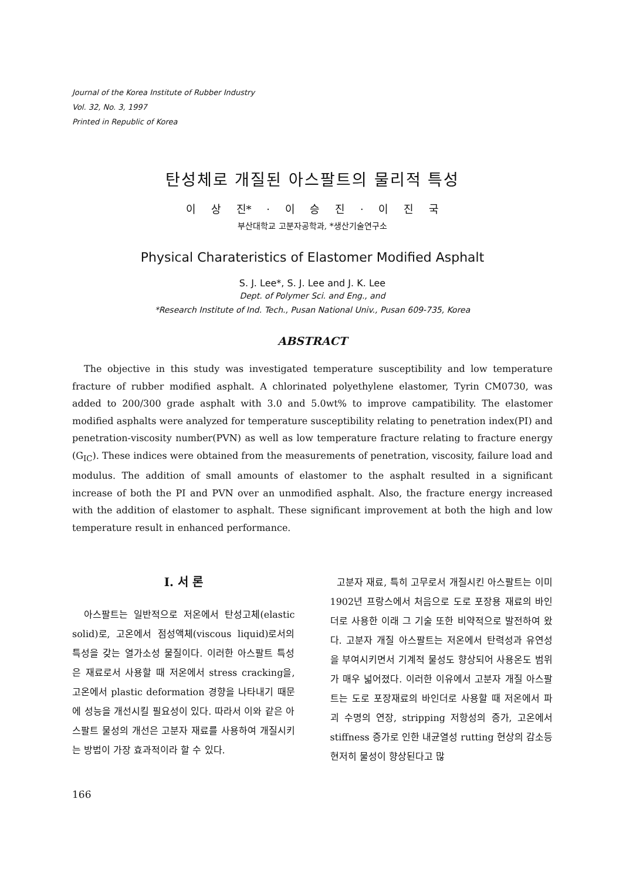Journal of the Korea Institute of Rubber Industry
Vol. 32, No. 3, 1997
Printed in Republic of Korea
탄성체로 개질된 아스팔트의 물리적 특성
이 상 진* · 이 승 진 · 이 진 국
부산대학교 고분자공학과, *생산기술연구소
Physical Charateristics of Elastomer Modified Asphalt
S. J. Lee*, S. J. Lee and J. K. Lee
Dept. of Polymer Sci. and Eng., and
*Research Institute of Ind. Tech., Pusan National Univ., Pusan 609-735, Korea
ABSTRACT
The objective in this study was investigated temperature susceptibility and low temperature fracture of rubber modified asphalt. A chlorinated polyethylene elastomer, Tyrin CM0730, was added to 200/300 grade asphalt with 3.0 and 5.0wt% to improve campatibility. The elastomer modified asphalts were analyzed for temperature susceptibility relating to penetration index(PI) and penetration-viscosity number(PVN) as well as low temperature fracture relating to fracture energy (G<sub>IC</sub>). These indices were obtained from the measurements of penetration, viscosity, failure load and modulus. The addition of small amounts of elastomer to the asphalt resulted in a significant increase of both the PI and PVN over an unmodified asphalt. Also, the fracture energy increased with the addition of elastomer to asphalt. These significant improvement at both the high and low temperature result in enhanced performance.
I. 서 론
아스팔트는 일반적으로 저온에서 탄성고체(elastic solid)로, 고온에서 점성액체(viscous liquid)로서의 특성을 갖는 열가소성 물질이다. 이러한 아스팔트 특성은 재료로서 사용할 때 저온에서 stress cracking을, 고온에서 plastic deformation 경향을 나타내기 때문에 성능을 개선시킬 필요성이 있다. 따라서 이와 같은 아스팔트 물성의 개선은 고분자 재료를 사용하여 개질시키는 방법이 가장 효과적이라 할 수 있다.
고분자 재료, 특히 고무로서 개질시킨 아스팔트는 이미 1902년 프랑스에서 처음으로 도로 포장용 재료의 바인더로 사용한 이래 그 기술 또한 비약적으로 발전하여 왔다. 고분자 개질 아스팔트는 저온에서 탄력성과 유연성을 부여시키면서 기계적 물성도 향상되어 사용온도 범위가 매우 넓어졌다. 이러한 이유에서 고분자 개질 아스팔트는 도로 포장재료의 바인더로 사용할 때 저온에서 파괴 수명의 연장, stripping 저항성의 증가, 고온에서 stiffness 증가로 인한 내균열성 rutting 현상의 감소등 현저히 물성이 향상된다고 많
166